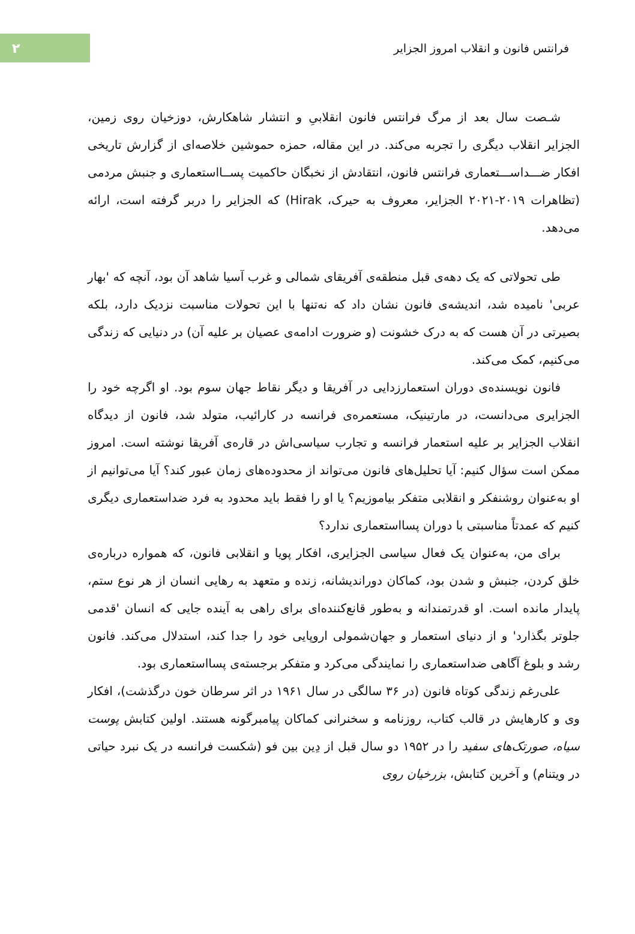فرانتس فانون و انقلاب امروز الجزایر
۲
شـصت سال بعد از مرگ فرانتس فانون انقلابیِ و انتشار شاهکارش، دوزخیان روی زمین، الجزایر انقلاب دیگری را تجربه می‌کند. در این مقاله، حمزه حموشین خلاصه‌ای از گزارش تاریخی افکار ضـــداســـتعماری فرانتس فانون، انتقادش از نخبگان حاکمیت پســااستعماری و جنبش مردمی (تظاهرات ۲۰۱۹-۲۰۲۱ الجزایر، معروف به حیرک، Hirak) که الجزایر را دربر گرفته است، ارائه می‌دهد.
طی تحولاتی که یک دهه‌ی قبل منطقه‌ی آفریقای شمالی و غرب آسیا شاهد آن بود، آنچه که 'بهار عربی' نامیده شد، اندیشه‌ی فانون نشان داد که نه‌تنها با این تحولات مناسبت نزدیک دارد، بلکه بصیرتی در آن هست که به درک خشونت (و ضرورت ادامه‌ی عصیان بر علیه آن) در دنیایی که زندگی می‌کنیم، کمک می‌کند.
فانون نویسنده‌ی دوران استعمارزدایی در آفریقا و دیگر نقاط جهان سوم بود. او اگرچه خود را الجزایری می‌دانست، در مارتینیک، مستعمره‌ی فرانسه در کارائیب، متولد شد، فانون از دیدگاه انقلاب الجزایر بر علیه استعمار فرانسه و تجارب سیاسی‌اش در قاره‌ی آفریقا نوشته است. امروز ممکن است سؤال کنیم: آیا تحلیل‌های فانون می‌تواند از محدوده‌های زمان عبور کند؟ آیا می‌توانیم از او به‌عنوان روشنفکر و انقلابی متفکر بیاموزیم؟ یا او را فقط باید محدود به فرد ضداستعماری دیگری کنیم که عمدتاً مناسبتی با دوران پسااستعماری ندارد؟
برای من، به‌عنوان یک فعال سیاسی الجزایری، افکار پویا و انقلابی فانون، که همواره درباره‌ی خلق کردن، جنبش و شدن بود، کماکان دوراندیشانه، زنده و متعهد به رهایی انسان از هر نوع ستم، پایدار مانده است. او قدرتمندانه و به‌طور قانع‌کننده‌ای برای راهی به آینده جایی که انسان 'قدمی جلوتر بگذارد' و از دنیای استعمار و جهان‌شمولی اروپایی خود را جدا کند، استدلال می‌کند. فانون رشد و بلوغ آگاهی ضداستعماری را نمایندگی می‌کرد و متفکر برجسته‌ی پسااستعماری بود.
علی‌رغم زندگی کوتاه فانون (در ۳۶ سالگی در سال ۱۹۶۱ در اثر سرطان خون درگذشت)، افکار وی و کارهایش در قالب کتاب، روزنامه و سخنرانی کماکان پیامبرگونه هستند. اولین کتابش پوست سیاه، صورتک‌های سفید را در ۱۹۵۲ دو سال قبل از دِین بین فو (شکست فرانسه در یک نبرد حیاتی در ویتنام) و آخرین کتابش، بزرخیان روی